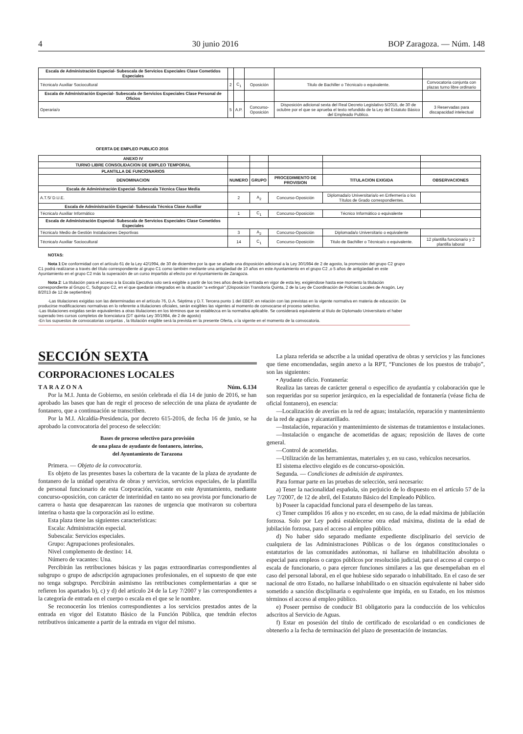4 30 junio 2016 BOP Zaragoza. — Núm. 148
| Escala de Administración Especial- Subescala de Servicios Especiales Clase Cometidos Especiales | | | | | |
| Técnica/o Auxiliar Sociocultural | 2 | C<sub>1</sub> | Oposición | Titulo de Bachiller o Técnica/o o equivalente. | Convocatoria conjunta con plazas turno libre ordinario |
| Escala de Administración Especial- Subescala de Servicios Especiales Clase Personal de Oficios | | | | | |
| Operaria/o | 5 | A.P. | Concurso-Oposición | Disposición adicional sexta del Real Decreto Legislativo 5/2015, de 30 de octubre por el que se aprueba el texto refundido de la Ley del Estatuto Básico del Empleado Publico. | 3 Reservadas para discapacidad intelectual |
OFERTA DE EMPLEO PUBLICO 2016
| ANEXO IV | | | | | |
| TURNO LIBRE CONSOLIDACION DE EMPLEO TEMPORAL | | | | | |
| PLANTILLA DE FUNCIONARIOS | | | | | |
| DENOMINACION | NUMERO | GRUPO | PROCEDIMIENTO DE PROVISION | TITULACION EXIGIDA | OBSERVACIONES |
| Escala de Administración Especial- Subescala Técnica Clase Media | | | | | |
| A.T.S/ D.U.E. | 2 | A<sub>2</sub> | Concurso-Oposición | Diplomada/o Universitaria/o en Enfermería o los Títulos de Grado correspondientes. | |
| Escala de Administración Especial- Subescala Técnica Clase Auxiliar | | | | | |
| Técnica/o Auxiliar Informático | 1 | C<sub>1</sub> | Concurso-Oposición | Técnico Informático o equivalente | |
| Escala de Administración Especial- Subescala de Servicios Especiales Clase Cometidos Especiales | | | | | |
| Técnica/o Medio de Gestión Instalaciones Deportivas | 3 | A<sub>2</sub> | Concurso-Oposición | Diplomada/o Universitario o equivalente | |
| Técnica/o Auxiliar Sociocultural | 14 | C<sub>1</sub> | Concurso-Oposición | Titulo de Bachiller o Técnica/o o equivalente. | 12 plantilla funcionario y 2 plantilla laboral |
NOTAS:
Nota 1:De conformidad con el artículo 61 de la Ley 42/1994, de 30 de diciembre por la que se añade una disposición adicional a la Ley 30/1984 de 2 de agosto, la promoción del grupo C2 grupo C1 podrá realizarse a través del título correspondiente al grupo C1 como también mediante una antigüedad de 10 años en este Ayuntamiento en el grupo C2 ,o 5 años de antigüedad en este Ayuntamiento en el grupo C2 más la superación de un curso impartido al efecto por el Ayuntamiento de Zaragoza.
Nota 2: La titulación para el acceso a la Escala Ejecutiva solo será exigible a partir de los tres años desde la entrada en vigor de esta ley, exigiéndose hasta ese momento la titulación correspondiente al Grupo C, Subgrupo C2, en el que quedarán integrados en la situación “a extinguir”.(Disposición Transitoria Quinta, 2 de la Ley de Coordinación de Policías Locales de Aragón, Ley 8/2013 de 12 de septiembre)
-Las titulaciones exigidas son las determinadas en el artículo 76, D.A. Séptima y D.T. Tercera punto 1 del EBEP, en relación con las previstas en la vigente normativa en materia de educación. De producirse modificaciones normativas en lo referente a titulaciones oficiales, serán exigibles las vigentes al momento de convocarse el proceso selectivo.
-Las titulaciones exigidas serán equivalentes a otras titulaciones en los términos que se establezca en la normativa aplicable. Se considerará equivalente al título de Diplomado Universitario el haber superado tres cursos completos de licenciatura (DT quinta Ley 30/1984, de 2 de agosto)
-En los supuestos de convocatorias conjuntas , la titulación exigible será la prevista en la presente Oferta, o la vigente en el momento de la convocatoria.
SECCIÓN SEXTA
CORPORACIONES LOCALES
TARAZONA Núm. 6.134
Por la M.I. Junta de Gobierno, en sesión celebrada el día 14 de junio de 2016, se han aprobado las bases que han de regir el proceso de selección de una plaza de ayudante de fontanero, que a continuación se transcriben.
Por la M.I. Alcaldía-Presidencia, por decreto 615-2016, de fecha 16 de junio, se ha aprobado la convocatoria del proceso de selección:
Bases de proceso selectivo para provisión
de una plaza de ayudante de fontanero, interino,
del Ayuntamiento de Tarazona
Primera. — Objeto de la convocatoria.
Es objeto de las presentes bases la cobertura de la vacante de la plaza de ayudante de fontanero de la unidad operativa de obras y servicios, servicios especiales, de la plantilla de personal funcionario de esta Corporación, vacante en este Ayuntamiento, mediante concurso-oposición, con carácter de interinidad en tanto no sea provista por funcionario de carrera o hasta que desaparezcan las razones de urgencia que motivaron su cobertura interina o hasta que la corporación así lo estime.
Esta plaza tiene las siguientes características:
Escala: Administración especial.
Subescala: Servicios especiales.
Grupo: Agrupaciones profesionales.
Nivel complemento de destino: 14.
Número de vacantes: Una.
Percibirán las retribuciones básicas y las pagas extraordinarias correspondientes al subgrupo o grupo de adscripción agrupaciones profesionales, en el supuesto de que este no tenga subgrupo. Percibirán asimismo las retribuciones complementarias a que se refieren los apartados b), c) y d) del artículo 24 de la Ley 7/2007 y las correspondientes a la categoría de entrada en el cuerpo o escala en el que se le nombre.
Se reconocerán los trienios correspondientes a los servicios prestados antes de la entrada en vigor del Estatuto Básico de la Función Pública, que tendrán efectos retributivos únicamente a partir de la entrada en vigor del mismo.
La plaza referida se adscribe a la unidad operativa de obras y servicios y las funciones que tiene encomendadas, según anexo a la RPT, “Funciones de los puestos de trabajo”, son las siguientes:
• Ayudante oficio. Fontanería:
Realiza las tareas de carácter general o específico de ayudantía y colaboración que le son requeridas por su superior jerárquico, en la especialidad de fontanería (véase ficha de oficial fontanero), en esencia:
—Localización de averías en la red de aguas; instalación, reparación y mantenimiento de la red de aguas y alcantarillado.
—Instalación, reparación y mantenimiento de sistemas de tratamientos e instalaciones.
—Instalación o enganche de acometidas de aguas; reposición de llaves de corte general.
—Control de acometidas.
—Utilización de las herramientas, materiales y, en su caso, vehículos necesarios.
El sistema electivo elegido es de concurso-oposición.
Segunda. — Condiciones de admisión de aspirantes.
Para formar parte en las pruebas de selección, será necesario:
a) Tener la nacionalidad española, sin perjuicio de lo dispuesto en el artículo 57 de la Ley 7/2007, de 12 de abril, del Estatuto Básico del Empleado Público.
b) Poseer la capacidad funcional para el desempeño de las tareas.
c) Tener cumplidos 16 años y no exceder, en su caso, de la edad máxima de jubilación forzosa. Solo por Ley podrá establecerse otra edad máxima, distinta de la edad de jubilación forzosa, para el acceso al empleo público.
d) No haber sido separado mediante expediente disciplinario del servicio de cualquiera de las Administraciones Públicas o de los órganos constitucionales o estatutarios de las comunidades autónomas, ni hallarse en inhabilitación absoluta o especial para empleos o cargos públicos por resolución judicial, para el acceso al cuerpo o escala de funcionario, o para ejercer funciones similares a las que desempeñaban en el caso del personal laboral, en el que hubiese sido separado o inhabilitado. En el caso de ser nacional de otro Estado, no hallarse inhabilitado o en situación equivalente ni haber sido sometido a sanción disciplinaria o equivalente que impida, en su Estado, en los mismos términos el acceso al empleo público.
e) Poseer permiso de conducir B1 obligatorio para la conducción de los vehículos adscritos al Servicio de Aguas.
f) Estar en posesión del título de certificado de escolaridad o en condiciones de obtenerlo a la fecha de terminación del plazo de presentación de instancias.